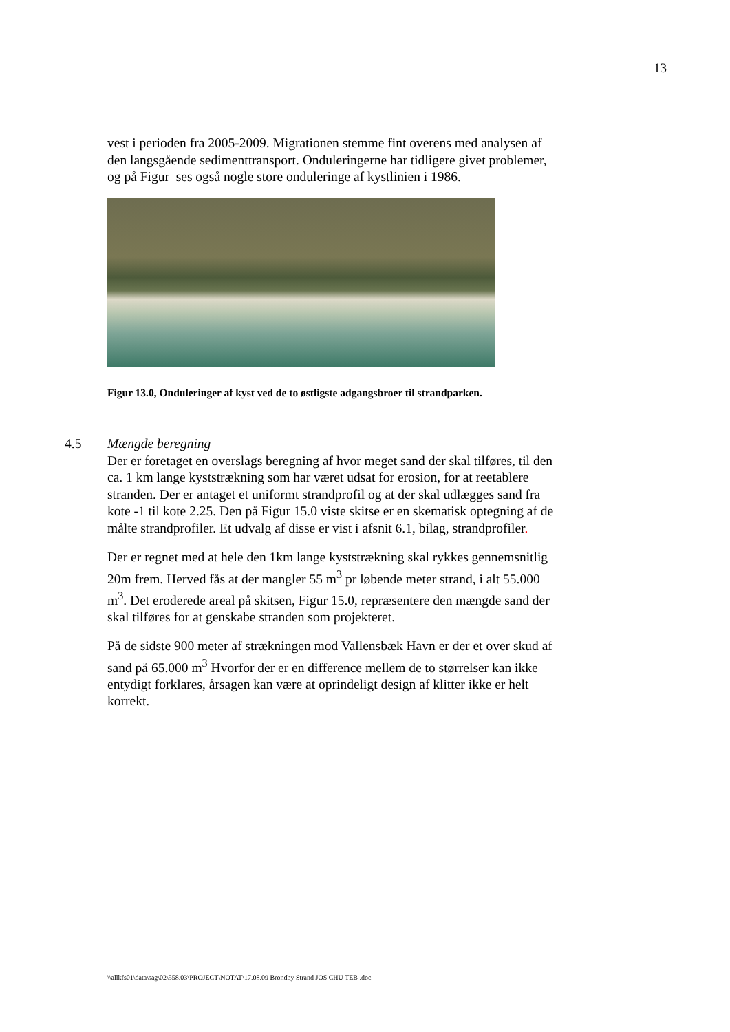13
vest i perioden fra 2005-2009. Migrationen stemme fint overens med analysen af den langsgående sedimenttransport. Onduleringerne har tidligere givet problemer, og på Figur ses også nogle store onduleringe af kystlinien i 1986.
Figur 13.0, Onduleringer af kyst ved de to østligste adgangsbroer til strandparken.
4.5 Mængde beregning
Der er foretaget en overslags beregning af hvor meget sand der skal tilføres, til den ca. 1 km lange kyststrækning som har været udsat for erosion, for at reetablere stranden. Der er antaget et uniformt strandprofil og at der skal udlægges sand fra kote -1 til kote 2.25. Den på Figur 15.0 viste skitse er en skematisk optegning af de målte strandprofiler. Et udvalg af disse er vist i afsnit 6.1, bilag, strandprofiler.
Der er regnet med at hele den 1km lange kyststrækning skal rykkes gennemsnitlig 20m frem. Herved fås at der mangler 55 m<sup>3</sup> pr løbende meter strand, i alt 55.000 m<sup>3</sup>. Det eroderede areal på skitsen, Figur 15.0, repræsentere den mængde sand der skal tilføres for at genskabe stranden som projekteret.
På de sidste 900 meter af strækningen mod Vallensbæk Havn er der et over skud af sand på 65.000 m<sup>3</sup> Hvorfor der er en difference mellem de to størrelser kan ikke entydigt forklares, årsagen kan være at oprindeligt design af klitter ikke er helt korrekt.
\\allkfs01\data\sag\02\558.03\PROJECT\NOTAT\17.08.09 Brondby Strand JOS CHU TEB .doc